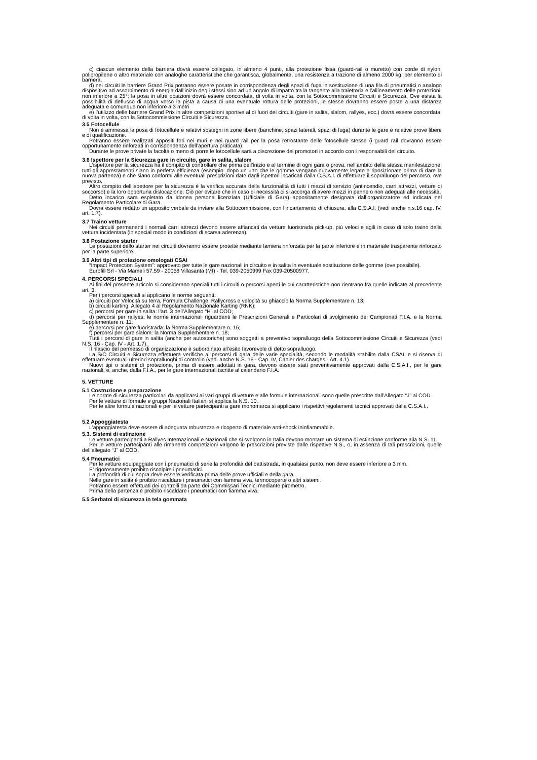c) ciascun elemento della barriera dovrà essere collegato, in almeno 4 punti, alla protezione fissa (guard-rail o muretto) con corde di nylon, polipropilene o altro materiale con analoghe caratteristiche che garantisca, globalmente, una resistenza a trazione di almeno 2000 kg. per elemento di barriera.
d) nei circuiti le barriere Grand Prix potranno essere posate in corrispondenza degli spazi di fuga in sostituzione di una fila di pneumatici o analogo dispositivo ad assorbimento di energia dall’inizio degli stessi sino ad un angolo di impatto tra la tangente alla traiettoria e l’allineamento delle protezioni, non inferiore a 25°; la posa in altre posizioni dovrà essere concordata, di volta in volta, con la Sottocommissione Circuiti e Sicurezza. Ove esista la possibilità di deflusso di acqua verso la pista a causa di una eventuale rottura delle protezioni, le stesse dovranno essere poste a una distanza adeguata e comunque non inferiore a 3 metri
e) l’utilizzo delle barriere Grand Prix in altre competizioni sportive al di fuori dei circuiti (gare in salita, slalom, rallyes, ecc.) dovrà essere concordata, di volta in volta, con la Sottocommissione Circuiti e Sicurezza.
3.5 Fotocellule
Non è ammessa la posa di fotocellule e relativi sostegni in zone libere (banchine, spazi laterali, spazi di fuga) durante le gare e relative prove libere e di qualificazione.
Potranno essere realizzati appositi fori nei muri e nei guard rail per la posa retrostante delle fotocellule stesse (i guard rail dovranno essere opportunamente rinforzati in corrispondenza dell’apertura praticata).
Durante le prove private la facoltà o meno di porre le fotocellule sarà a discrezione dei promotori in accordo con i responsabili del circuito.
3.6 Ispettore per la Sicurezza gare in circuito, gare in salita, slalom
L’ispettore per la sicurezza ha il compito di controllare che prima dell’inizio e al termine di ogni gara o prova, nell’ambito della stessa manifestazione, tutti gli apprestamenti siano in perfetta efficienza (esempio: dopo un urto che le gomme vengano nuovamente legate e riposizionate prima di dare la nuova partenza) e che siano conformi alle eventuali prescrizioni date dagli ispettori incaricati dalla C.S.A.I. di effettuare il sopralluogo del percorso, ove previsto.
Altro compito dell’ispettore per la sicurezza è la verifica accurata della funzionalità di tutti i mezzi di servizio (antincendio, carri attrezzi, vetture di soccorso) e la loro opportuna dislocazione. Ciò per evitare che in caso di necessità ci si accorga di avere mezzi in panne o non adeguati alle necessità.
Detto incarico sarà espletato da idonea persona licenziata (Ufficiale di Gara) appositamente designata dall’organizzatore ed indicata nel Regolamento Particolare di Gara.
Dovrà essere redatto un apposito verbale da inviare alla Sottocommissione, con l’incartamento di chiusura, alla C.S.A.I. (vedi anche n.s.16 cap. IV, art. 1.7).
3.7 Traino vetture
Nei circuiti permanenti i normali carri attrezzi devono essere affiancati da vetture fuoristrada pick-up, più veloci e agili in caso di solo traino della vettura incidentata (in special modo in condizioni di scarsa aderenza).
3.8 Postazione starter
Le postazioni dello starter nei circuiti dovranno essere protette mediante lamiera rinforzata per la parte inferiore e in materiale trasparente rinforzato per la parte superiore.
3.9 Altri tipi di protezione omologati CSAI
“Impact Protection System”: approvato per tutte le gare nazionali in circuito e in salita in eventuale sostituzione delle gomme (ove possibile).
Eurofill Srl - Via Mameli 57.59 - 20058 Villasanta (MI) - Tel. 039-2050999 Fax 039-20500977.
4. PERCORSI SPECIALI
Ai fini del presente articolo si considerano speciali tutti i circuiti o percorsi aperti le cui caratteristiche non rientrano fra quelle indicate al precedente art. 3.
Per i percorsi speciali si applicano le norme seguenti:
a) circuiti per Velocità su terra, Formula Challenge, Rallycross e velocità su ghiaccio la Norma Supplementare n. 13;
b) circuiti karting: Allegato 4 al Regolamento Nazionale Karting (RNK);
c) percorsi per gare in salita: l’art. 3 dell’Allegato “H” al COD;
d) percorsi per rallyes: le norme internazionali riguardanti le Prescrizioni Generali e Particolari di svolgimento dei Campionati F.I.A. e la Norma Supplementare n. 11;
e) percorsi per gare fuoristrada: la Norma Supplementare n. 15;
f) percorsi per gare slalom: la Norma Supplementare n. 18;
Tutti i percorsi di gare in salita (anche per autostoriche) sono soggetti a preventivo sopralluogo della Sottocommissione Circuiti e Sicurezza (vedi N.S. 16 - Cap. IV - Art. 1.7).
Il rilascio del permesso di organizzazione è subordinato all’esito favorevole di detto sopralluogo.
La S/C Circuiti e Sicurezza effettuerà verifiche ai percorsi di gara delle varie specialità, secondo le modalità stabilite dalla CSAI, e si riserva di effettuare eventuali ulteriori sopralluoghi di controllo (ved. anche N.S. 16 - Cap. IV, Cahier des charges - Art. 4.1).
Nuovi tipi o sistemi di protezione, prima di essere adottati in gara, devono essere stati preventivamente approvati dalla C.S.A.I., per le gare nazionali, e, anche, dalla F.I.A., per le gare internazionali iscritte al calendario F.I.A.
5. VETTURE
5.1 Costruzione e preparazione
Le norme di sicurezza particolari da applicarsi ai vari gruppi di vetture e alle formule internazionali sono quelle prescritte dall’Allegato “J” al COD.
Per le vetture di formule e gruppi Nazionali Italiani si applica la N.S. 10.
Per le altre formule nazionali e per le vetture partecipanti a gare monomarca si applicano i rispettivi regolamenti tecnici approvati dalla C.S.A.I..
5.2 Appoggiatesta
L’appoggiatesta deve essere di adeguata robustezza e ricoperto di materiale anti-shock ininfiammabile.
5.3. Sistemi di estinzione
Le vetture partecipanti a Rallyes Internazionali e Nazionali che si svolgono in Italia devono montare un sistema di estinzione conforme alla N.S. 11.
Per le vetture partecipanti alle rimanenti competizioni valgono le prescrizioni previste dalle rispettive N.S., o, in assenza di tali prescrizioni, quelle dell’allegato “J” al COD.
5.4 Pneumatici
Per le vetture equipaggiate con i pneumatici di serie la profondità del battistrada, in qualsiasi punto, non deve essere inferiore a 3 mm.
E’ rigorosamente proibito riscolpire i pneumatici.
La profondità di cui sopra deve essere verificata prima delle prove ufficiali e della gara.
Nelle gare in salita è proibito riscaldare i pneumatici con fiamma viva, termocoperte o altri sistemi.
Potranno essere effettuati dei controlli da parte dei Commissari Tecnici mediante pirometro.
Prima della partenza è proibito riscaldare i pneumatici con fiamma viva.
5.5 Serbatoi di sicurezza in tela gommata